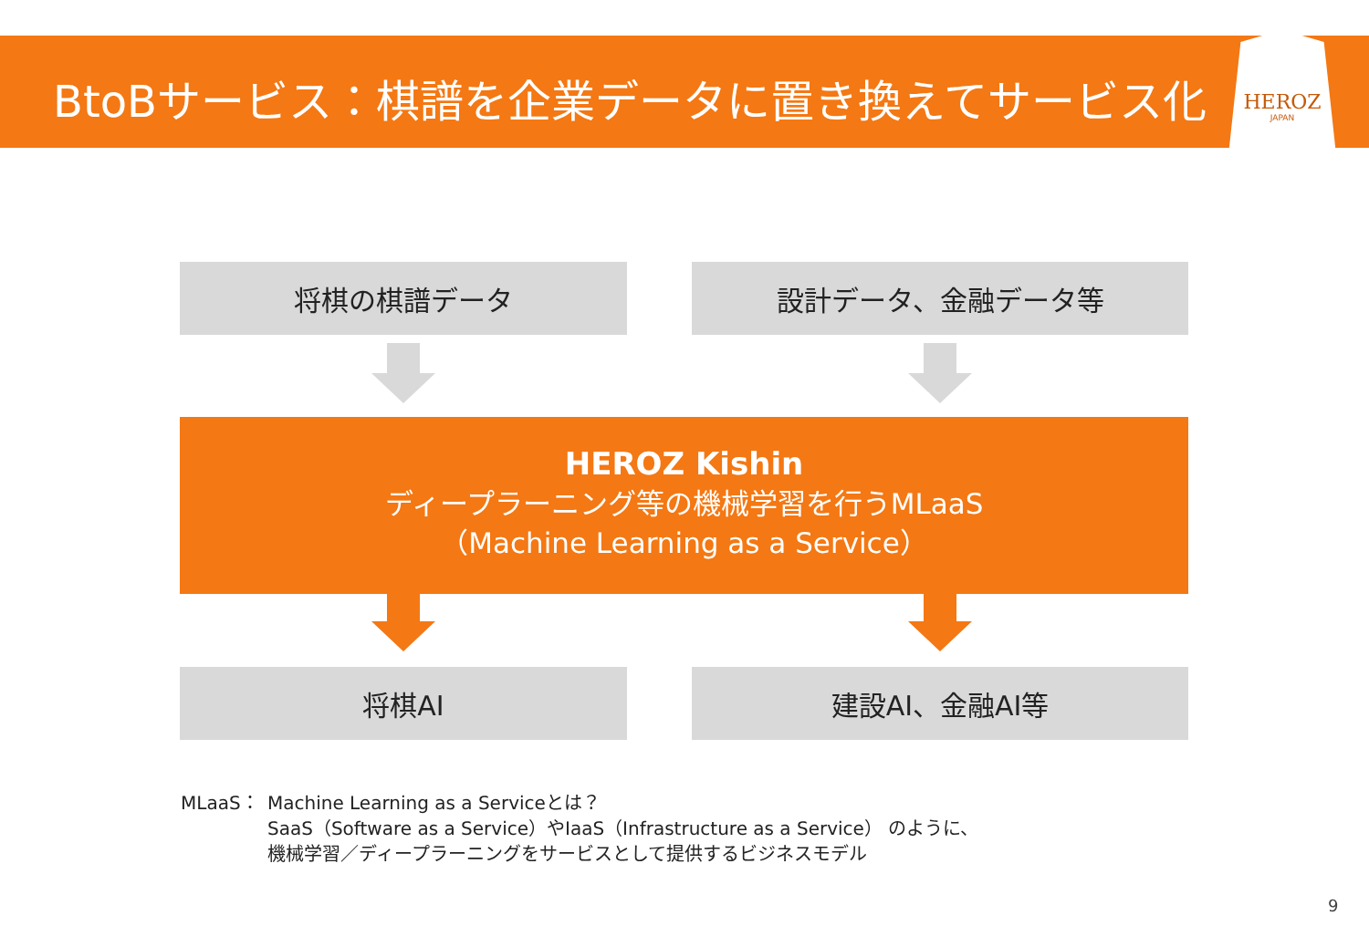BtoBサービス：棋譜を企業データに置き換えてサービス化
HEROZ
JAPAN
将棋の棋譜データ 設計データ、金融データ等
HEROZ Kishin
ディープラーニング等の機械学習を行うMLaaS
（Machine Learning as a Service）
将棋AI 建設AI、金融AI等
MLaaS： Machine Learning as a Serviceとは？
SaaS（Software as a Service）やIaaS（Infrastructure as a Service） のように、
機械学習／ディープラーニングをサービスとして提供するビジネスモデル
9